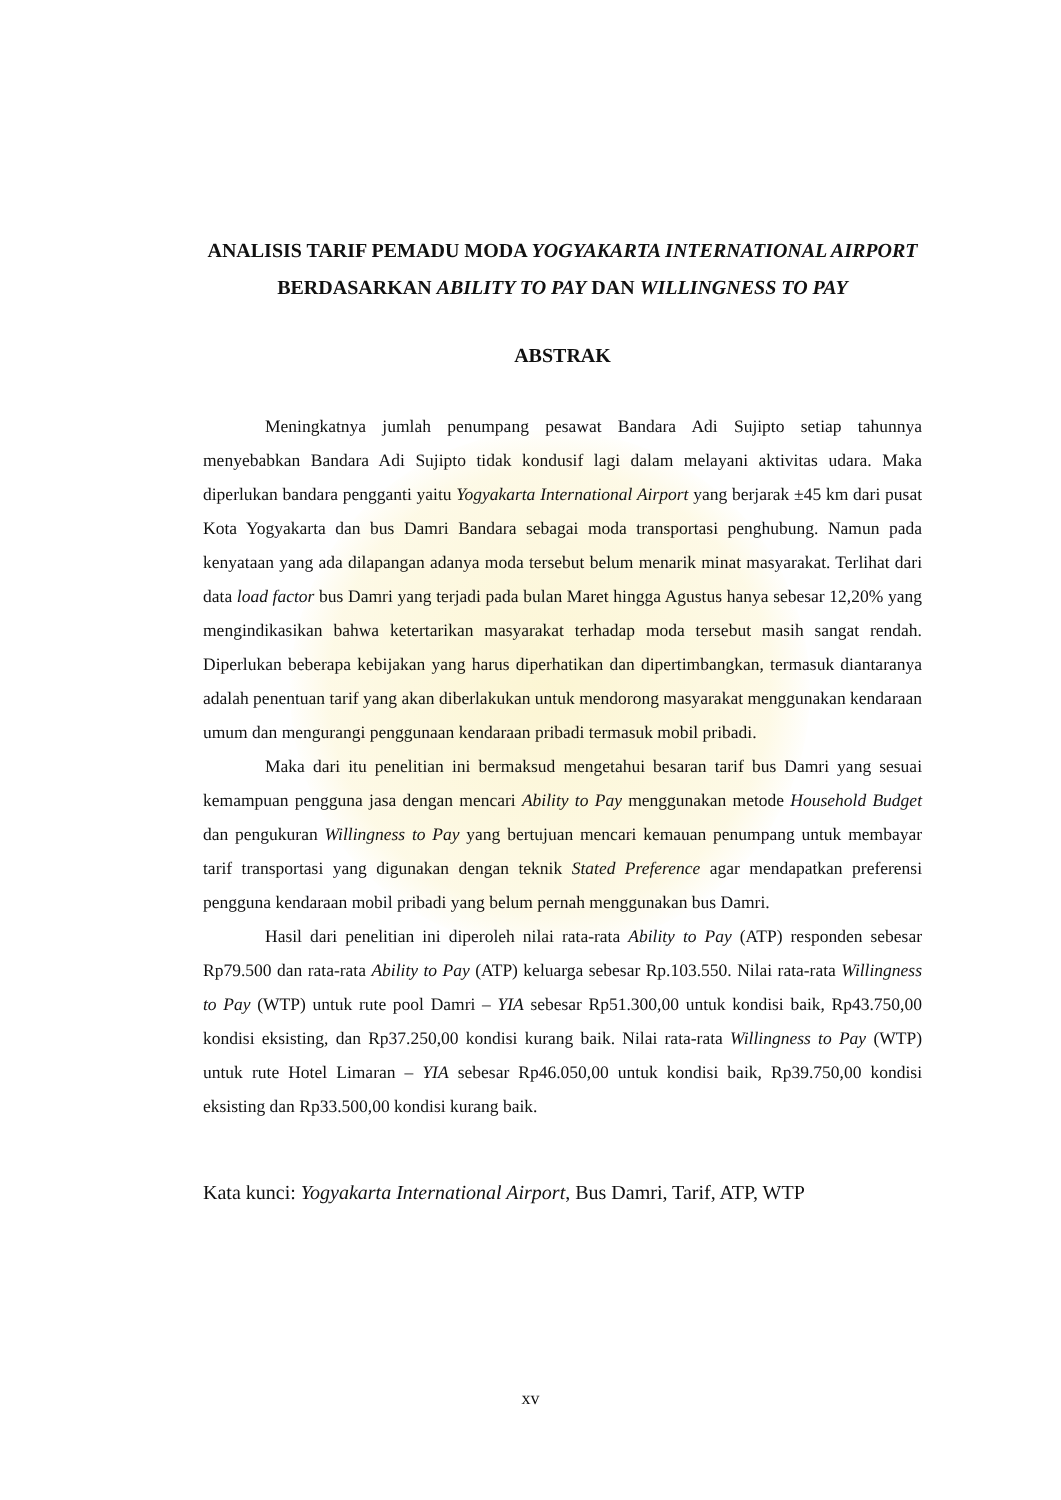ANALISIS TARIF PEMADU MODA YOGYAKARTA INTERNATIONAL AIRPORT BERDASARKAN ABILITY TO PAY DAN WILLINGNESS TO PAY
ABSTRAK
Meningkatnya jumlah penumpang pesawat Bandara Adi Sujipto setiap tahunnya menyebabkan Bandara Adi Sujipto tidak kondusif lagi dalam melayani aktivitas udara. Maka diperlukan bandara pengganti yaitu Yogyakarta International Airport yang berjarak ±45 km dari pusat Kota Yogyakarta dan bus Damri Bandara sebagai moda transportasi penghubung. Namun pada kenyataan yang ada dilapangan adanya moda tersebut belum menarik minat masyarakat. Terlihat dari data load factor bus Damri yang terjadi pada bulan Maret hingga Agustus hanya sebesar 12,20% yang mengindikasikan bahwa ketertarikan masyarakat terhadap moda tersebut masih sangat rendah. Diperlukan beberapa kebijakan yang harus diperhatikan dan dipertimbangkan, termasuk diantaranya adalah penentuan tarif yang akan diberlakukan untuk mendorong masyarakat menggunakan kendaraan umum dan mengurangi penggunaan kendaraan pribadi termasuk mobil pribadi.
Maka dari itu penelitian ini bermaksud mengetahui besaran tarif bus Damri yang sesuai kemampuan pengguna jasa dengan mencari Ability to Pay menggunakan metode Household Budget dan pengukuran Willingness to Pay yang bertujuan mencari kemauan penumpang untuk membayar tarif transportasi yang digunakan dengan teknik Stated Preference agar mendapatkan preferensi pengguna kendaraan mobil pribadi yang belum pernah menggunakan bus Damri.
Hasil dari penelitian ini diperoleh nilai rata-rata Ability to Pay (ATP) responden sebesar Rp79.500 dan rata-rata Ability to Pay (ATP) keluarga sebesar Rp.103.550. Nilai rata-rata Willingness to Pay (WTP) untuk rute pool Damri – YIA sebesar Rp51.300,00 untuk kondisi baik, Rp43.750,00 kondisi eksisting, dan Rp37.250,00 kondisi kurang baik. Nilai rata-rata Willingness to Pay (WTP) untuk rute Hotel Limaran – YIA sebesar Rp46.050,00 untuk kondisi baik, Rp39.750,00 kondisi eksisting dan Rp33.500,00 kondisi kurang baik.
Kata kunci: Yogyakarta International Airport, Bus Damri, Tarif, ATP, WTP
xv